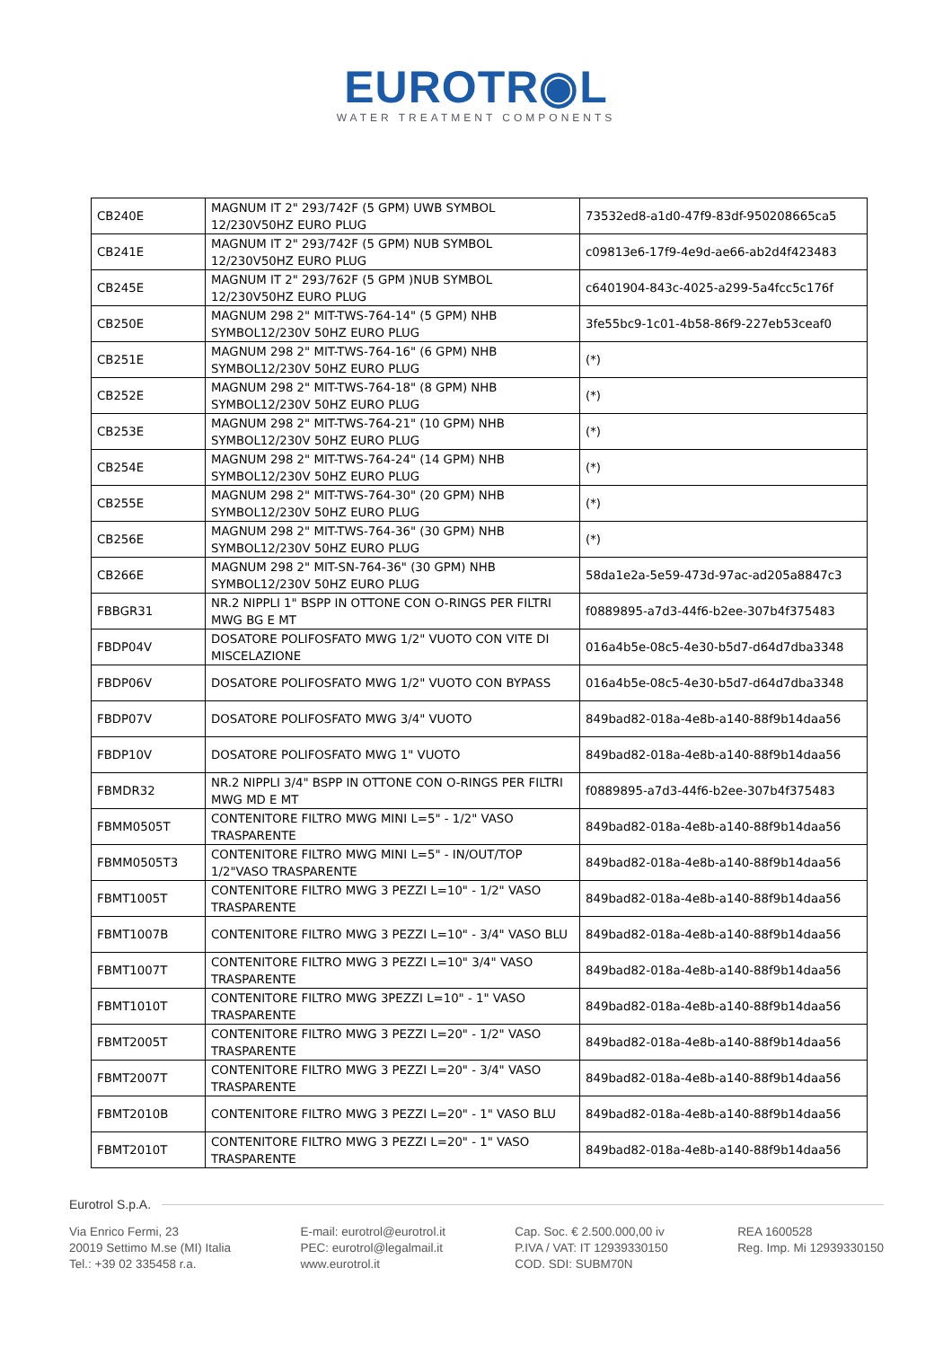EUROTR◉L
WATER TREATMENT COMPONENTS
| CB240E | MAGNUM IT 2" 293/742F (5 GPM) UWB SYMBOL 12/230V50HZ EURO PLUG | 73532ed8-a1d0-47f9-83df-950208665ca5 |
| CB241E | MAGNUM IT 2" 293/742F (5 GPM) NUB SYMBOL 12/230V50HZ EURO PLUG | c09813e6-17f9-4e9d-ae66-ab2d4f423483 |
| CB245E | MAGNUM IT 2" 293/762F (5 GPM )NUB SYMBOL 12/230V50HZ EURO PLUG | c6401904-843c-4025-a299-5a4fcc5c176f |
| CB250E | MAGNUM 298 2" MIT-TWS-764-14" (5 GPM) NHB SYMBOL12/230V 50HZ EURO PLUG | 3fe55bc9-1c01-4b58-86f9-227eb53ceaf0 |
| CB251E | MAGNUM 298 2" MIT-TWS-764-16" (6 GPM) NHB SYMBOL12/230V 50HZ EURO PLUG | (*) |
| CB252E | MAGNUM 298 2" MIT-TWS-764-18" (8 GPM) NHB SYMBOL12/230V 50HZ EURO PLUG | (*) |
| CB253E | MAGNUM 298 2" MIT-TWS-764-21" (10 GPM) NHB SYMBOL12/230V 50HZ EURO PLUG | (*) |
| CB254E | MAGNUM 298 2" MIT-TWS-764-24" (14 GPM) NHB SYMBOL12/230V 50HZ EURO PLUG | (*) |
| CB255E | MAGNUM 298 2" MIT-TWS-764-30" (20 GPM) NHB SYMBOL12/230V 50HZ EURO PLUG | (*) |
| CB256E | MAGNUM 298 2" MIT-TWS-764-36" (30 GPM) NHB SYMBOL12/230V 50HZ EURO PLUG | (*) |
| CB266E | MAGNUM 298 2" MIT-SN-764-36" (30 GPM) NHB SYMBOL12/230V 50HZ EURO PLUG | 58da1e2a-5e59-473d-97ac-ad205a8847c3 |
| FBBGR31 | NR.2 NIPPLI 1" BSPP IN OTTONE CON O-RINGS PER FILTRI MWG BG E MT | f0889895-a7d3-44f6-b2ee-307b4f375483 |
| FBDP04V | DOSATORE POLIFOSFATO MWG 1/2" VUOTO CON VITE DI MISCELAZIONE | 016a4b5e-08c5-4e30-b5d7-d64d7dba3348 |
| FBDP06V | DOSATORE POLIFOSFATO MWG 1/2" VUOTO CON BYPASS | 016a4b5e-08c5-4e30-b5d7-d64d7dba3348 |
| FBDP07V | DOSATORE POLIFOSFATO MWG 3/4" VUOTO | 849bad82-018a-4e8b-a140-88f9b14daa56 |
| FBDP10V | DOSATORE POLIFOSFATO MWG 1" VUOTO | 849bad82-018a-4e8b-a140-88f9b14daa56 |
| FBMDR32 | NR.2 NIPPLI 3/4" BSPP IN OTTONE CON O-RINGS PER FILTRI MWG MD E MT | f0889895-a7d3-44f6-b2ee-307b4f375483 |
| FBMM0505T | CONTENITORE FILTRO MWG MINI L=5" - 1/2" VASO TRASPARENTE | 849bad82-018a-4e8b-a140-88f9b14daa56 |
| FBMM0505T3 | CONTENITORE FILTRO MWG MINI L=5" - IN/OUT/TOP 1/2"VASO TRASPARENTE | 849bad82-018a-4e8b-a140-88f9b14daa56 |
| FBMT1005T | CONTENITORE FILTRO MWG 3 PEZZI L=10" - 1/2" VASO TRASPARENTE | 849bad82-018a-4e8b-a140-88f9b14daa56 |
| FBMT1007B | CONTENITORE FILTRO MWG 3 PEZZI L=10" - 3/4" VASO BLU | 849bad82-018a-4e8b-a140-88f9b14daa56 |
| FBMT1007T | CONTENITORE FILTRO MWG 3 PEZZI L=10" 3/4" VASO TRASPARENTE | 849bad82-018a-4e8b-a140-88f9b14daa56 |
| FBMT1010T | CONTENITORE FILTRO MWG 3PEZZI L=10" - 1" VASO TRASPARENTE | 849bad82-018a-4e8b-a140-88f9b14daa56 |
| FBMT2005T | CONTENITORE FILTRO MWG 3 PEZZI L=20" - 1/2" VASO TRASPARENTE | 849bad82-018a-4e8b-a140-88f9b14daa56 |
| FBMT2007T | CONTENITORE FILTRO MWG 3 PEZZI L=20" - 3/4" VASO TRASPARENTE | 849bad82-018a-4e8b-a140-88f9b14daa56 |
| FBMT2010B | CONTENITORE FILTRO MWG 3 PEZZI L=20" - 1" VASO BLU | 849bad82-018a-4e8b-a140-88f9b14daa56 |
| FBMT2010T | CONTENITORE FILTRO MWG 3 PEZZI L=20" - 1" VASO TRASPARENTE | 849bad82-018a-4e8b-a140-88f9b14daa56 |
Eurotrol S.p.A.
Via Enrico Fermi, 23
20019 Settimo M.se (MI) Italia
Tel.: +39 02 335458 r.a.
E-mail: eurotrol@eurotrol.it
PEC: eurotrol@legalmail.it
www.eurotrol.it
Cap. Soc. € 2.500.000,00 iv
P.IVA / VAT: IT 12939330150
COD. SDI: SUBM70N
REA 1600528
Reg. Imp. Mi 12939330150